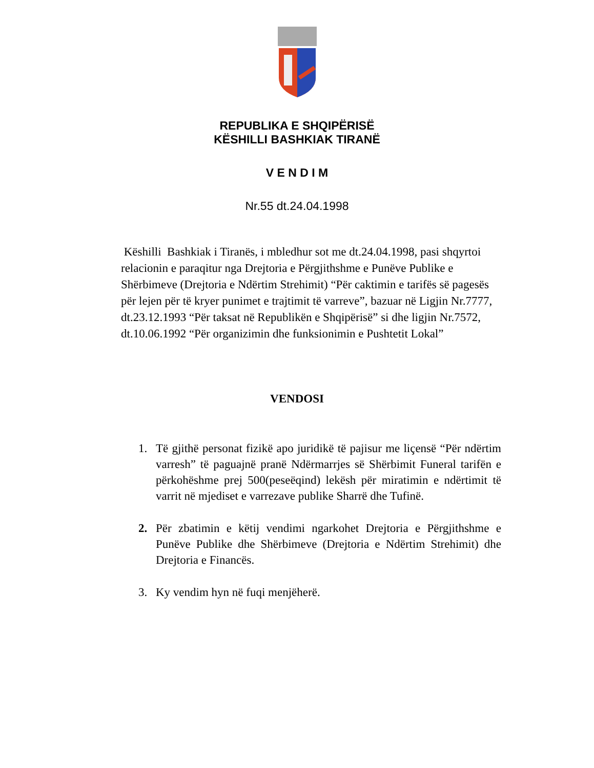REPUBLIKA E SHQIPËRISË
KËSHILLI BASHKIAK TIRANË
V E N D I M
Nr.55 dt.24.04.1998
Këshilli Bashkiak i Tiranës, i mbledhur sot me dt.24.04.1998, pasi shqyrtoi relacionin e paraqitur nga Drejtoria e Përgjithshme e Punëve Publike e Shërbimeve (Drejtoria e Ndërtim Strehimit) “Për caktimin e tarifës së pagesës për lejen për të kryer punimet e trajtimit të varreve”, bazuar në Ligjin Nr.7777, dt.23.12.1993 “Për taksat në Republikën e Shqipërisë” si dhe ligjin Nr.7572, dt.10.06.1992 “Për organizimin dhe funksionimin e Pushtetit Lokal”
VENDOSI
1. Të gjithë personat fizikë apo juridikë të pajisur me liçensë “Për ndërtim varresh” të paguajnë pranë Ndërmarrjes së Shërbimit Funeral tarifën e përkohëshme prej 500(peseëqind) lekësh për miratimin e ndërtimit të varrit në mjediset e varrezave publike Sharrë dhe Tufinë.
2. Për zbatimin e këtij vendimi ngarkohet Drejtoria e Përgjithshme e Punëve Publike dhe Shërbimeve (Drejtoria e Ndërtim Strehimit) dhe Drejtoria e Financës.
3. Ky vendim hyn në fuqi menjëherë.